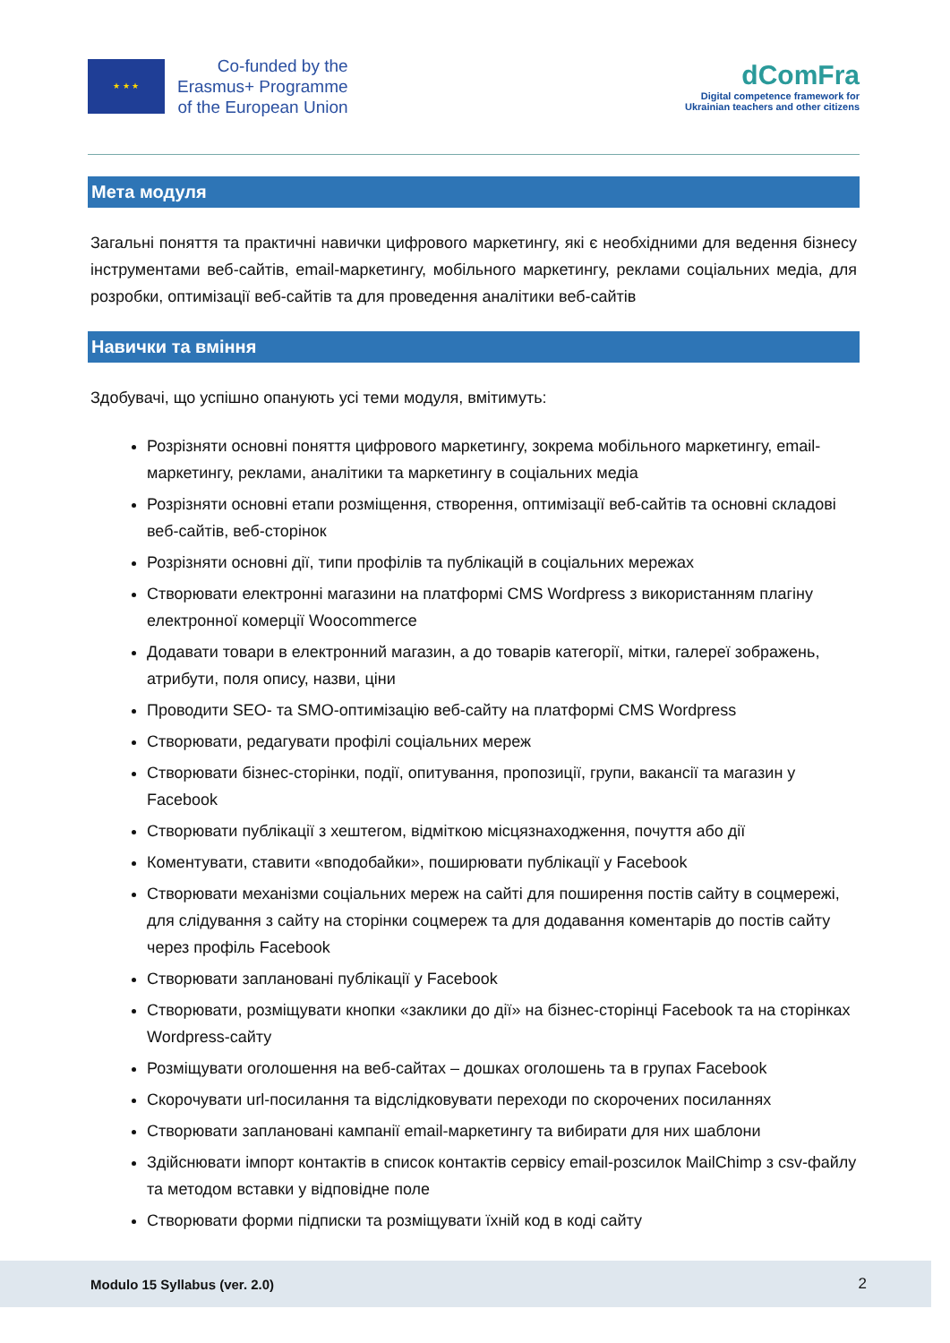★ ★ ★
Co-funded by the
Erasmus+ Programme
of the European Union
dComFra
Digital competence framework for
Ukrainian teachers and other citizens
Мета модуля
Загальні поняття та практичні навички цифрового маркетингу, які є необхідними для ведення бізнесу інструментами веб-сайтів, email-маркетингу, мобільного маркетингу, реклами соціальних медіа, для розробки, оптимізації веб-сайтів та для проведення аналітики веб-сайтів
Навички та вміння
Здобувачі, що успішно опанують усі теми модуля, вмітимуть:
Розрізняти основні поняття цифрового маркетингу, зокрема мобільного маркетингу, email-маркетингу, реклами, аналітики та маркетингу в соціальних медіа
Розрізняти основні етапи розміщення, створення, оптимізації веб-сайтів та основні складові веб-сайтів, веб-сторінок
Розрізняти основні дії, типи профілів та публікацій в соціальних мережах
Створювати електронні магазини на платформі CMS Wordpress з використанням плагіну електронної комерції Woocommerce
Додавати товари в електронний магазин, а до товарів категорії, мітки, галереї зображень, атрибути, поля опису, назви, ціни
Проводити SEO- та SMO-оптимізацію веб-сайту на платформі CMS Wordpress
Створювати, редагувати профілі соціальних мереж
Створювати бізнес-сторінки, події, опитування, пропозиції, групи, вакансії та магазин у Facebook
Створювати публікації з хештегом, відміткою місцязнаходження, почуття або дії
Коментувати, ставити «вподобайки», поширювати публікації у Facebook
Створювати механізми соціальних мереж на сайті для поширення постів сайту в соцмережі, для слідування з сайту на сторінки соцмереж та для додавання коментарів до постів сайту через профіль Facebook
Створювати заплановані публікації у Facebook
Створювати, розміщувати кнопки «заклики до дії» на бізнес-сторінці Facebook та на сторінках Wordpress-сайту
Розміщувати оголошення на веб-сайтах – дошках оголошень та в групах Facebook
Скорочувати url-посилання та відслідковувати переходи по скорочених посиланнях
Створювати заплановані кампанії email-маркетингу та вибирати для них шаблони
Здійснювати імпорт контактів в список контактів сервісу email-розсилок MailChimp з csv-файлу та методом вставки у відповідне поле
Створювати форми підписки та розміщувати їхній код в коді сайту
Modulo 15 Syllabus (ver. 2.0) 2